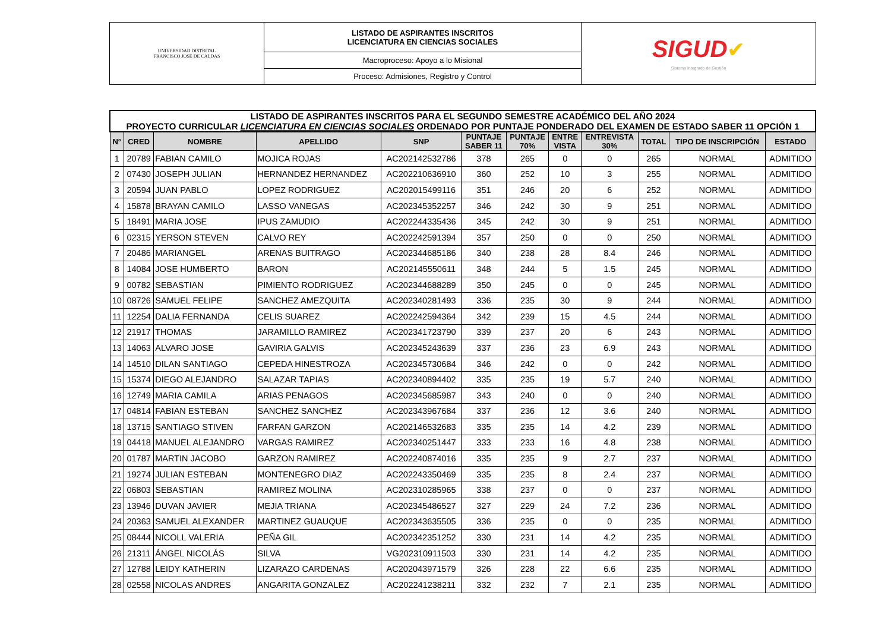| UNIVERSIDAD DISTRITAL FRANCISCO JOSÉ DE CALDAS | LISTADO DE ASPIRANTES INSCRITOS LICENCIATURA EN CIENCIAS SOCIALES | SIGUD ✔ Sistema Integrado de Gestión |
| | Macroproceso: Apoyo a lo Misional | |
| | Proceso: Admisiones, Registro y Control | |
| LISTADO DE ASPIRANTES INSCRITOS PARA EL SEGUNDO SEMESTRE ACADÉMICO DEL AÑO 2024 PROYECTO CURRICULAR LICENCIATURA EN CIENCIAS SOCIALES ORDENADO POR PUNTAJE PONDERADO DEL EXAMEN DE ESTADO SABER 11 OPCIÓN 1 | | | | | | | | | | | |
| --- | --- | --- | --- | --- | --- | --- | --- | --- | --- | --- | --- |
| N° | CRED | NOMBRE | APELLIDO | SNP | PUNTAJE SABER 11 | PUNTAJE 70% | ENTRE VISTA | ENTREVISTA 30% | TOTAL | TIPO DE INSCRIPCIÓN | ESTADO |
| 1 | 20789 | FABIAN CAMILO | MOJICA ROJAS | AC202142532786 | 378 | 265 | 0 | 0 | 265 | NORMAL | ADMITIDO |
| 2 | 07430 | JOSEPH JULIAN | HERNANDEZ HERNANDEZ | AC202210636910 | 360 | 252 | 10 | 3 | 255 | NORMAL | ADMITIDO |
| 3 | 20594 | JUAN PABLO | LOPEZ RODRIGUEZ | AC202015499116 | 351 | 246 | 20 | 6 | 252 | NORMAL | ADMITIDO |
| 4 | 15878 | BRAYAN CAMILO | LASSO VANEGAS | AC202345352257 | 346 | 242 | 30 | 9 | 251 | NORMAL | ADMITIDO |
| 5 | 18491 | MARIA JOSE | IPUS ZAMUDIO | AC202244335436 | 345 | 242 | 30 | 9 | 251 | NORMAL | ADMITIDO |
| 6 | 02315 | YERSON STEVEN | CALVO REY | AC202242591394 | 357 | 250 | 0 | 0 | 250 | NORMAL | ADMITIDO |
| 7 | 20486 | MARIANGEL | ARENAS BUITRAGO | AC202344685186 | 340 | 238 | 28 | 8.4 | 246 | NORMAL | ADMITIDO |
| 8 | 14084 | JOSE HUMBERTO | BARON | AC202145550611 | 348 | 244 | 5 | 1.5 | 245 | NORMAL | ADMITIDO |
| 9 | 00782 | SEBASTIAN | PIMIENTO RODRIGUEZ | AC202344688289 | 350 | 245 | 0 | 0 | 245 | NORMAL | ADMITIDO |
| 10 | 08726 | SAMUEL FELIPE | SANCHEZ AMEZQUITA | AC202340281493 | 336 | 235 | 30 | 9 | 244 | NORMAL | ADMITIDO |
| 11 | 12254 | DALIA FERNANDA | CELIS SUAREZ | AC202242594364 | 342 | 239 | 15 | 4.5 | 244 | NORMAL | ADMITIDO |
| 12 | 21917 | THOMAS | JARAMILLO RAMIREZ | AC202341723790 | 339 | 237 | 20 | 6 | 243 | NORMAL | ADMITIDO |
| 13 | 14063 | ALVARO JOSE | GAVIRIA GALVIS | AC202345243639 | 337 | 236 | 23 | 6.9 | 243 | NORMAL | ADMITIDO |
| 14 | 14510 | DILAN SANTIAGO | CEPEDA HINESTROZA | AC202345730684 | 346 | 242 | 0 | 0 | 242 | NORMAL | ADMITIDO |
| 15 | 15374 | DIEGO ALEJANDRO | SALAZAR TAPIAS | AC202340894402 | 335 | 235 | 19 | 5.7 | 240 | NORMAL | ADMITIDO |
| 16 | 12749 | MARIA CAMILA | ARIAS PENAGOS | AC202345685987 | 343 | 240 | 0 | 0 | 240 | NORMAL | ADMITIDO |
| 17 | 04814 | FABIAN ESTEBAN | SANCHEZ SANCHEZ | AC202343967684 | 337 | 236 | 12 | 3.6 | 240 | NORMAL | ADMITIDO |
| 18 | 13715 | SANTIAGO STIVEN | FARFAN GARZON | AC202146532683 | 335 | 235 | 14 | 4.2 | 239 | NORMAL | ADMITIDO |
| 19 | 04418 | MANUEL ALEJANDRO | VARGAS RAMIREZ | AC202340251447 | 333 | 233 | 16 | 4.8 | 238 | NORMAL | ADMITIDO |
| 20 | 01787 | MARTIN JACOBO | GARZON RAMIREZ | AC202240874016 | 335 | 235 | 9 | 2.7 | 237 | NORMAL | ADMITIDO |
| 21 | 19274 | JULIAN ESTEBAN | MONTENEGRO DIAZ | AC202243350469 | 335 | 235 | 8 | 2.4 | 237 | NORMAL | ADMITIDO |
| 22 | 06803 | SEBASTIAN | RAMIREZ MOLINA | AC202310285965 | 338 | 237 | 0 | 0 | 237 | NORMAL | ADMITIDO |
| 23 | 13946 | DUVAN JAVIER | MEJIA TRIANA | AC202345486527 | 327 | 229 | 24 | 7.2 | 236 | NORMAL | ADMITIDO |
| 24 | 20363 | SAMUEL ALEXANDER | MARTINEZ GUAUQUE | AC202343635505 | 336 | 235 | 0 | 0 | 235 | NORMAL | ADMITIDO |
| 25 | 08444 | NICOLL VALERIA | PEÑA GIL | AC202342351252 | 330 | 231 | 14 | 4.2 | 235 | NORMAL | ADMITIDO |
| 26 | 21311 | ÁNGEL NICOLÁS | SILVA | VG202310911503 | 330 | 231 | 14 | 4.2 | 235 | NORMAL | ADMITIDO |
| 27 | 12788 | LEIDY KATHERIN | LIZARAZO CARDENAS | AC202043971579 | 326 | 228 | 22 | 6.6 | 235 | NORMAL | ADMITIDO |
| 28 | 02558 | NICOLAS ANDRES | ANGARITA GONZALEZ | AC202241238211 | 332 | 232 | 7 | 2.1 | 235 | NORMAL | ADMITIDO |